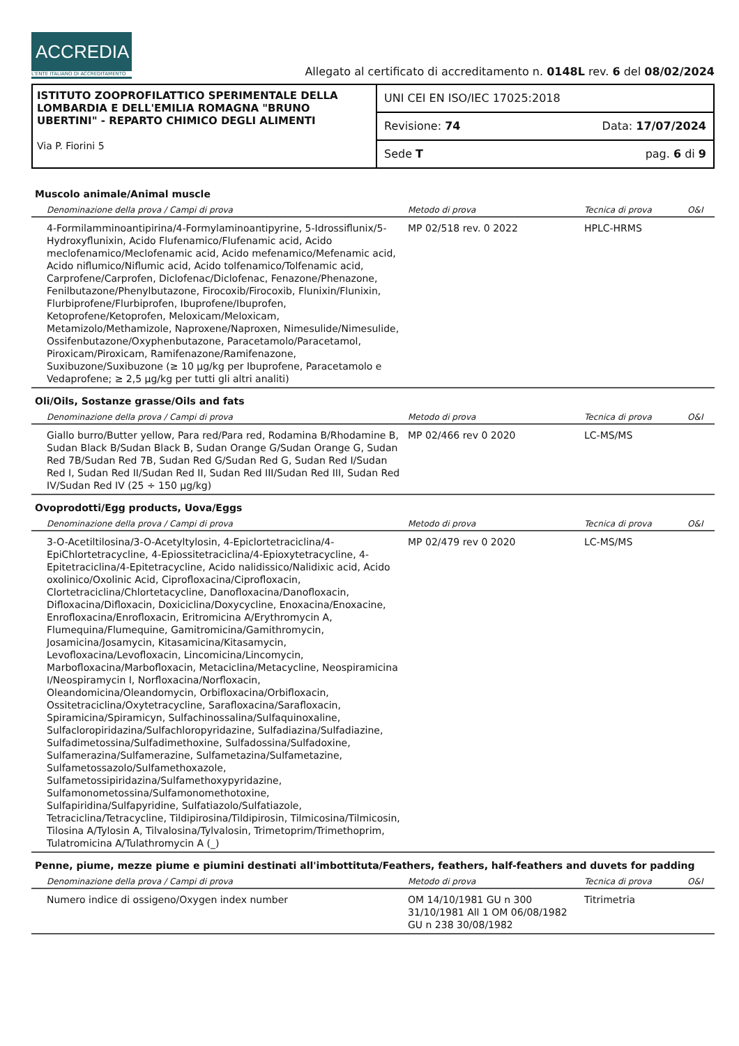ACCREDIA
L'ENTE ITALIANO DI ACCREDITAMENTO
Allegato al certificato di accreditamento n. 0148L rev. 6 del 08/02/2024
ISTITUTO ZOOPROFILATTICO SPERIMENTALE DELLA LOMBARDIA E DELL'EMILIA ROMAGNA "BRUNO UBERTINI" - REPARTO CHIMICO DEGLI ALIMENTI
Via P. Fiorini 5
UNI CEI EN ISO/IEC 17025:2018
Revisione: 74 Data: 17/07/2024
Sede T pag. 6 di 9
Muscolo animale/Animal muscle
| Denominazione della prova / Campi di prova | Metodo di prova | Tecnica di prova | O&I |
| --- | --- | --- | --- |
| 4-Formilamminoantipirina/4-Formylaminoantipyrine, 5-Idrossiflunix/5-Hydroxyflunixin, Acido Flufenamico/Flufenamic acid, Acido meclofenamico/Meclofenamic acid, Acido mefenamico/Mefenamic acid, Acido niflumico/Niflumic acid, Acido tolfenamico/Tolfenamic acid, Carprofene/Carprofen, Diclofenac/Diclofenac, Fenazone/Phenazone, Fenilbutazone/Phenylbutazone, Firocoxib/Firocoxib, Flunixin/Flunixin, Flurbiprofene/Flurbiprofen, Ibuprofene/Ibuprofen, Ketoprofene/Ketoprofen, Meloxicam/Meloxicam, Metamizolo/Methamizole, Naproxene/Naproxen, Nimesulide/Nimesulide, Ossifenbutazone/Oxyphenbutazone, Paracetamolo/Paracetamol, Piroxicam/Piroxicam, Ramifenazone/Ramifenazone, Suxibuzone/Suxibuzone (≥ 10 µg/kg per Ibuprofene, Paracetamolo e Vedaprofene; ≥ 2,5 µg/kg per tutti gli altri analiti) | MP 02/518 rev. 0 2022 | HPLC-HRMS | |
Oli/Oils, Sostanze grasse/Oils and fats
| Denominazione della prova / Campi di prova | Metodo di prova | Tecnica di prova | O&I |
| --- | --- | --- | --- |
| Giallo burro/Butter yellow, Para red/Para red, Rodamina B/Rhodamine B, Sudan Black B/Sudan Black B, Sudan Orange G/Sudan Orange G, Sudan Red 7B/Sudan Red 7B, Sudan Red G/Sudan Red G, Sudan Red I/Sudan Red I, Sudan Red II/Sudan Red II, Sudan Red III/Sudan Red III, Sudan Red IV/Sudan Red IV (25 ÷ 150 µg/kg) | MP 02/466 rev 0 2020 | LC-MS/MS | |
Ovoprodotti/Egg products, Uova/Eggs
| Denominazione della prova / Campi di prova | Metodo di prova | Tecnica di prova | O&I |
| --- | --- | --- | --- |
| 3-O-Acetiltilosina/3-O-Acetyltylosin, 4-Epiclortetraciclina/4-EpiChlortetracycline, 4-Epiossitetraciclina/4-Epioxytetracycline, 4-Epitetraciclina/4-Epitetracycline, Acido nalidissico/Nalidixic acid, Acido oxolinico/Oxolinic Acid, Ciprofloxacina/Ciprofloxacin, Clortetraciclina/Chlortetacycline, Danofloxacina/Danofloxacin, Difloxacina/Difloxacin, Doxiciclina/Doxycycline, Enoxacina/Enoxacine, Enrofloxacina/Enrofloxacin, Eritromicina A/Erythromycin A, Flumequina/Flumequine, Gamitromicina/Gamithromycin, Josamicina/Josamycin, Kitasamicina/Kitasamycin, Levofloxacina/Levofloxacin, Lincomicina/Lincomycin, Marbofloxacina/Marbofloxacin, Metaciclina/Metacycline, Neospiramicina I/Neospiramycin I, Norfloxacina/Norfloxacin, Oleandomicina/Oleandomycin, Orbifloxacina/Orbifloxacin, Ossitetraciclina/Oxytetracycline, Sarafloxacina/Sarafloxacin, Spiramicina/Spiramicyn, Sulfachinossalina/Sulfaquinoxaline, Sulfacloropiridazina/Sulfachloropyridazine, Sulfadiazina/Sulfadiazine, Sulfadimetossina/Sulfadimethoxine, Sulfadossina/Sulfadoxine, Sulfamerazina/Sulfamerazine, Sulfametazina/Sulfametazine, Sulfametossazolo/Sulfamethoxazole, Sulfametossipiridazina/Sulfamethoxypyridazine, Sulfamonometossina/Sulfamonomethotoxine, Sulfapiridina/Sulfapyridine, Sulfatiazolo/Sulfatiazole, Tetraciclina/Tetracycline, Tildipirosina/Tildipirosin, Tilmicosina/Tilmicosin, Tilosina A/Tylosin A, Tilvalosina/Tylvalosin, Trimetoprim/Trimethoprim, Tulatromicina A/Tulathromycin A (_) | MP 02/479 rev 0 2020 | LC-MS/MS | |
Penne, piume, mezze piume e piumini destinati all'imbottituta/Feathers, feathers, half-feathers and duvets for padding
| Denominazione della prova / Campi di prova | Metodo di prova | Tecnica di prova | O&I |
| --- | --- | --- | --- |
| Numero indice di ossigeno/Oxygen index number | OM 14/10/1981 GU n 300 31/10/1981 All 1 OM 06/08/1982 GU n 238 30/08/1982 | Titrimetria | |